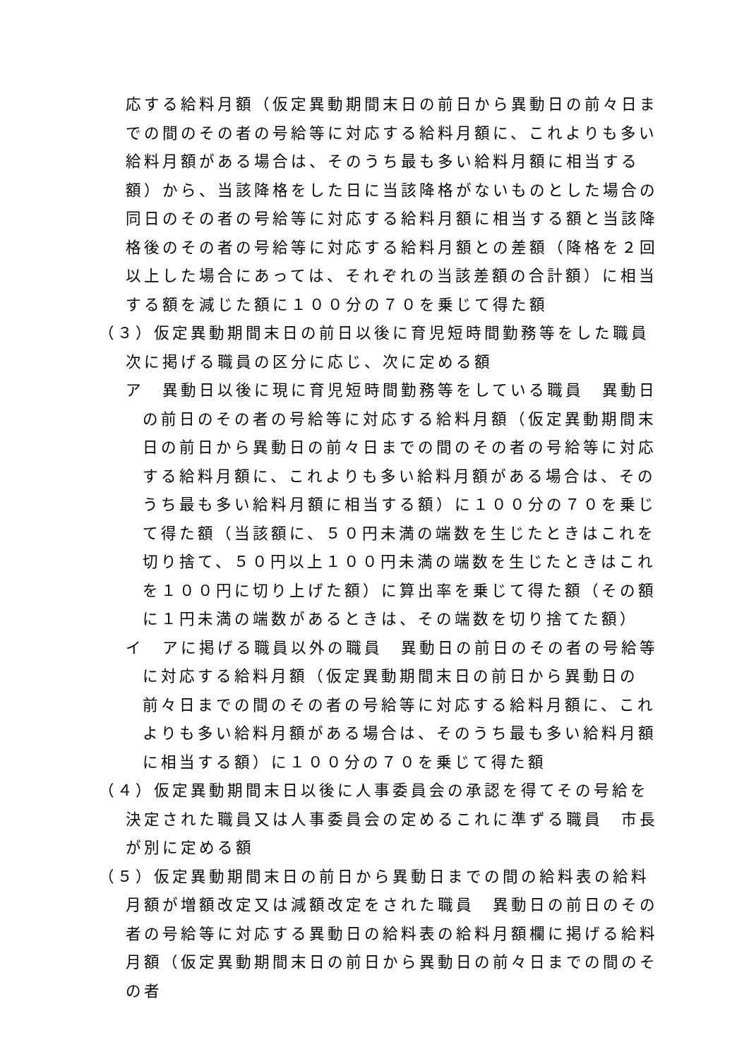応する給料月額（仮定異動期間末日の前日から異動日の前々日までの間のその者の号給等に対応する給料月額に、これよりも多い給料月額がある場合は、そのうち最も多い給料月額に相当する額）から、当該降格をした日に当該降格がないものとした場合の同日のその者の号給等に対応する給料月額に相当する額と当該降格後のその者の号給等に対応する給料月額との差額（降格を２回以上した場合にあっては、それぞれの当該差額の合計額）に相当する額を減じた額に１００分の７０を乗じて得た額
（３）仮定異動期間末日の前日以後に育児短時間勤務等をした職員　次に掲げる職員の区分に応じ、次に定める額
ア　異動日以後に現に育児短時間勤務等をしている職員　異動日の前日のその者の号給等に対応する給料月額（仮定異動期間末日の前日から異動日の前々日までの間のその者の号給等に対応する給料月額に、これよりも多い給料月額がある場合は、そのうち最も多い給料月額に相当する額）に１００分の７０を乗じて得た額（当該額に、５０円未満の端数を生じたときはこれを切り捨て、５０円以上１００円未満の端数を生じたときはこれを１００円に切り上げた額）に算出率を乗じて得た額（その額に１円未満の端数があるときは、その端数を切り捨てた額）
イ　アに掲げる職員以外の職員　異動日の前日のその者の号給等に対応する給料月額（仮定異動期間末日の前日から異動日の前々日までの間のその者の号給等に対応する給料月額に、これよりも多い給料月額がある場合は、そのうち最も多い給料月額に相当する額）に１００分の７０を乗じて得た額
（４）仮定異動期間末日以後に人事委員会の承認を得てその号給を決定された職員又は人事委員会の定めるこれに準ずる職員　市長が別に定める額
（５）仮定異動期間末日の前日から異動日までの間の給料表の給料月額が増額改定又は減額改定をされた職員　異動日の前日のその者の号給等に対応する異動日の給料表の給料月額欄に掲げる給料月額（仮定異動期間末日の前日から異動日の前々日までの間のその者